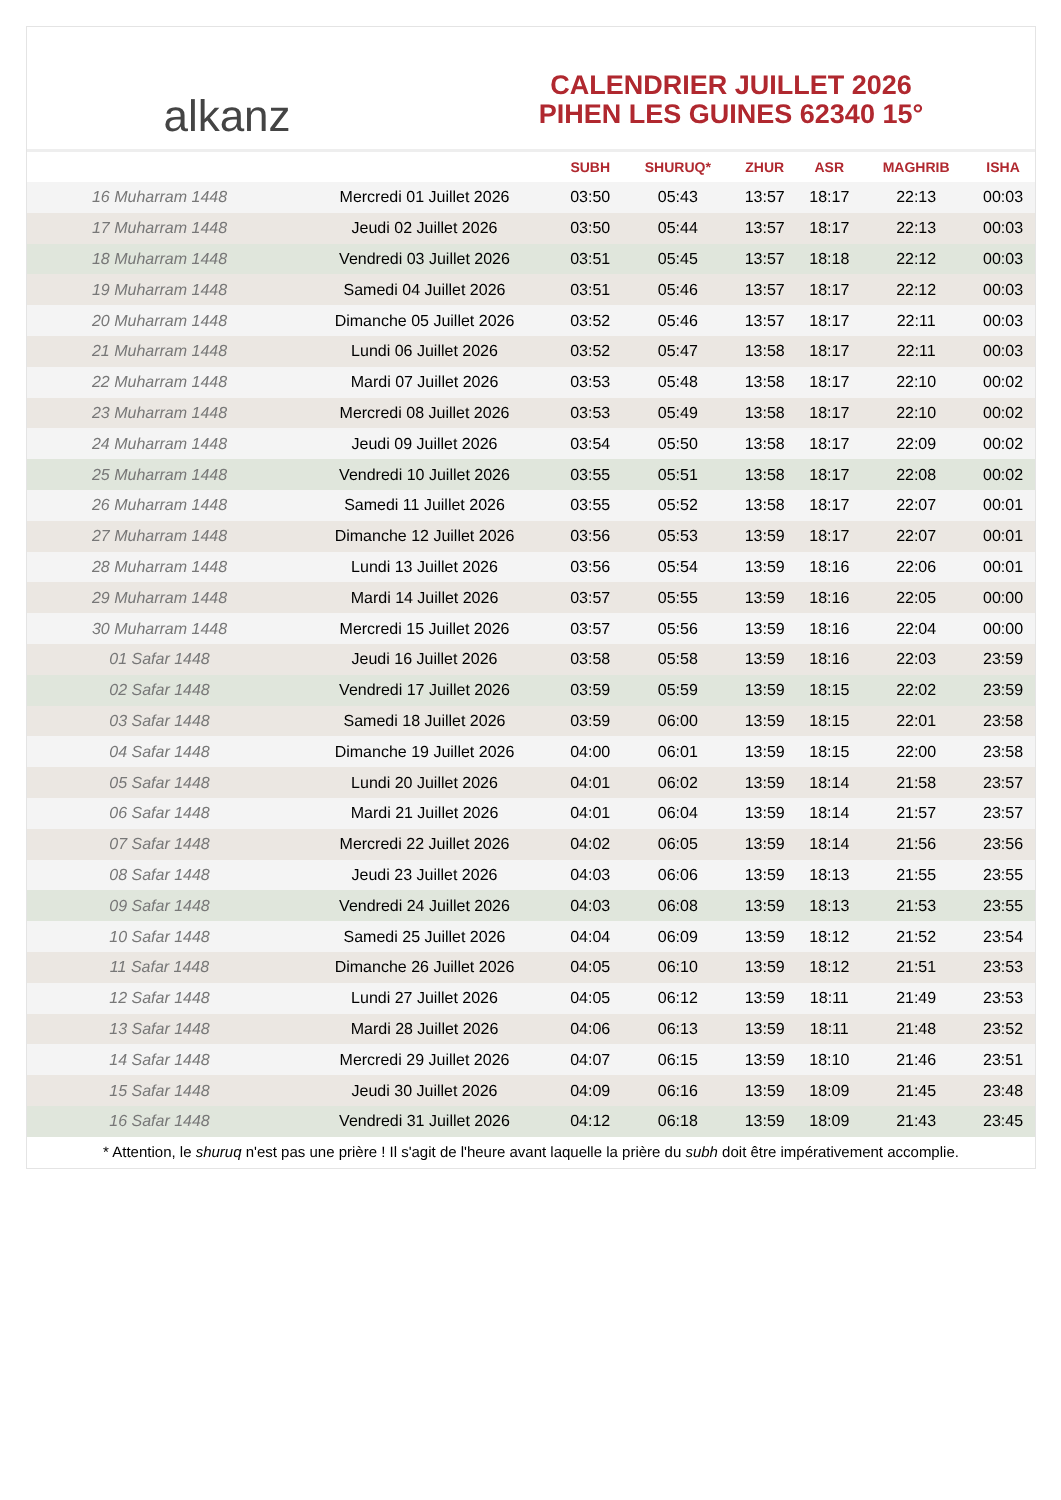alkanz
CALENDRIER JUILLET 2026
PIHEN LES GUINES 62340 15°
| | | SUBH | SHURUQ* | ZHUR | ASR | MAGHRIB | ISHA |
| --- | --- | --- | --- | --- | --- | --- | --- |
| 16 Muharram 1448 | Mercredi 01 Juillet 2026 | 03:50 | 05:43 | 13:57 | 18:17 | 22:13 | 00:03 |
| 17 Muharram 1448 | Jeudi 02 Juillet 2026 | 03:50 | 05:44 | 13:57 | 18:17 | 22:13 | 00:03 |
| 18 Muharram 1448 | Vendredi 03 Juillet 2026 | 03:51 | 05:45 | 13:57 | 18:18 | 22:12 | 00:03 |
| 19 Muharram 1448 | Samedi 04 Juillet 2026 | 03:51 | 05:46 | 13:57 | 18:17 | 22:12 | 00:03 |
| 20 Muharram 1448 | Dimanche 05 Juillet 2026 | 03:52 | 05:46 | 13:57 | 18:17 | 22:11 | 00:03 |
| 21 Muharram 1448 | Lundi 06 Juillet 2026 | 03:52 | 05:47 | 13:58 | 18:17 | 22:11 | 00:03 |
| 22 Muharram 1448 | Mardi 07 Juillet 2026 | 03:53 | 05:48 | 13:58 | 18:17 | 22:10 | 00:02 |
| 23 Muharram 1448 | Mercredi 08 Juillet 2026 | 03:53 | 05:49 | 13:58 | 18:17 | 22:10 | 00:02 |
| 24 Muharram 1448 | Jeudi 09 Juillet 2026 | 03:54 | 05:50 | 13:58 | 18:17 | 22:09 | 00:02 |
| 25 Muharram 1448 | Vendredi 10 Juillet 2026 | 03:55 | 05:51 | 13:58 | 18:17 | 22:08 | 00:02 |
| 26 Muharram 1448 | Samedi 11 Juillet 2026 | 03:55 | 05:52 | 13:58 | 18:17 | 22:07 | 00:01 |
| 27 Muharram 1448 | Dimanche 12 Juillet 2026 | 03:56 | 05:53 | 13:59 | 18:17 | 22:07 | 00:01 |
| 28 Muharram 1448 | Lundi 13 Juillet 2026 | 03:56 | 05:54 | 13:59 | 18:16 | 22:06 | 00:01 |
| 29 Muharram 1448 | Mardi 14 Juillet 2026 | 03:57 | 05:55 | 13:59 | 18:16 | 22:05 | 00:00 |
| 30 Muharram 1448 | Mercredi 15 Juillet 2026 | 03:57 | 05:56 | 13:59 | 18:16 | 22:04 | 00:00 |
| 01 Safar 1448 | Jeudi 16 Juillet 2026 | 03:58 | 05:58 | 13:59 | 18:16 | 22:03 | 23:59 |
| 02 Safar 1448 | Vendredi 17 Juillet 2026 | 03:59 | 05:59 | 13:59 | 18:15 | 22:02 | 23:59 |
| 03 Safar 1448 | Samedi 18 Juillet 2026 | 03:59 | 06:00 | 13:59 | 18:15 | 22:01 | 23:58 |
| 04 Safar 1448 | Dimanche 19 Juillet 2026 | 04:00 | 06:01 | 13:59 | 18:15 | 22:00 | 23:58 |
| 05 Safar 1448 | Lundi 20 Juillet 2026 | 04:01 | 06:02 | 13:59 | 18:14 | 21:58 | 23:57 |
| 06 Safar 1448 | Mardi 21 Juillet 2026 | 04:01 | 06:04 | 13:59 | 18:14 | 21:57 | 23:57 |
| 07 Safar 1448 | Mercredi 22 Juillet 2026 | 04:02 | 06:05 | 13:59 | 18:14 | 21:56 | 23:56 |
| 08 Safar 1448 | Jeudi 23 Juillet 2026 | 04:03 | 06:06 | 13:59 | 18:13 | 21:55 | 23:55 |
| 09 Safar 1448 | Vendredi 24 Juillet 2026 | 04:03 | 06:08 | 13:59 | 18:13 | 21:53 | 23:55 |
| 10 Safar 1448 | Samedi 25 Juillet 2026 | 04:04 | 06:09 | 13:59 | 18:12 | 21:52 | 23:54 |
| 11 Safar 1448 | Dimanche 26 Juillet 2026 | 04:05 | 06:10 | 13:59 | 18:12 | 21:51 | 23:53 |
| 12 Safar 1448 | Lundi 27 Juillet 2026 | 04:05 | 06:12 | 13:59 | 18:11 | 21:49 | 23:53 |
| 13 Safar 1448 | Mardi 28 Juillet 2026 | 04:06 | 06:13 | 13:59 | 18:11 | 21:48 | 23:52 |
| 14 Safar 1448 | Mercredi 29 Juillet 2026 | 04:07 | 06:15 | 13:59 | 18:10 | 21:46 | 23:51 |
| 15 Safar 1448 | Jeudi 30 Juillet 2026 | 04:09 | 06:16 | 13:59 | 18:09 | 21:45 | 23:48 |
| 16 Safar 1448 | Vendredi 31 Juillet 2026 | 04:12 | 06:18 | 13:59 | 18:09 | 21:43 | 23:45 |
* Attention, le shuruq n'est pas une prière ! Il s'agit de l'heure avant laquelle la prière du subh doit être impérativement accomplie.